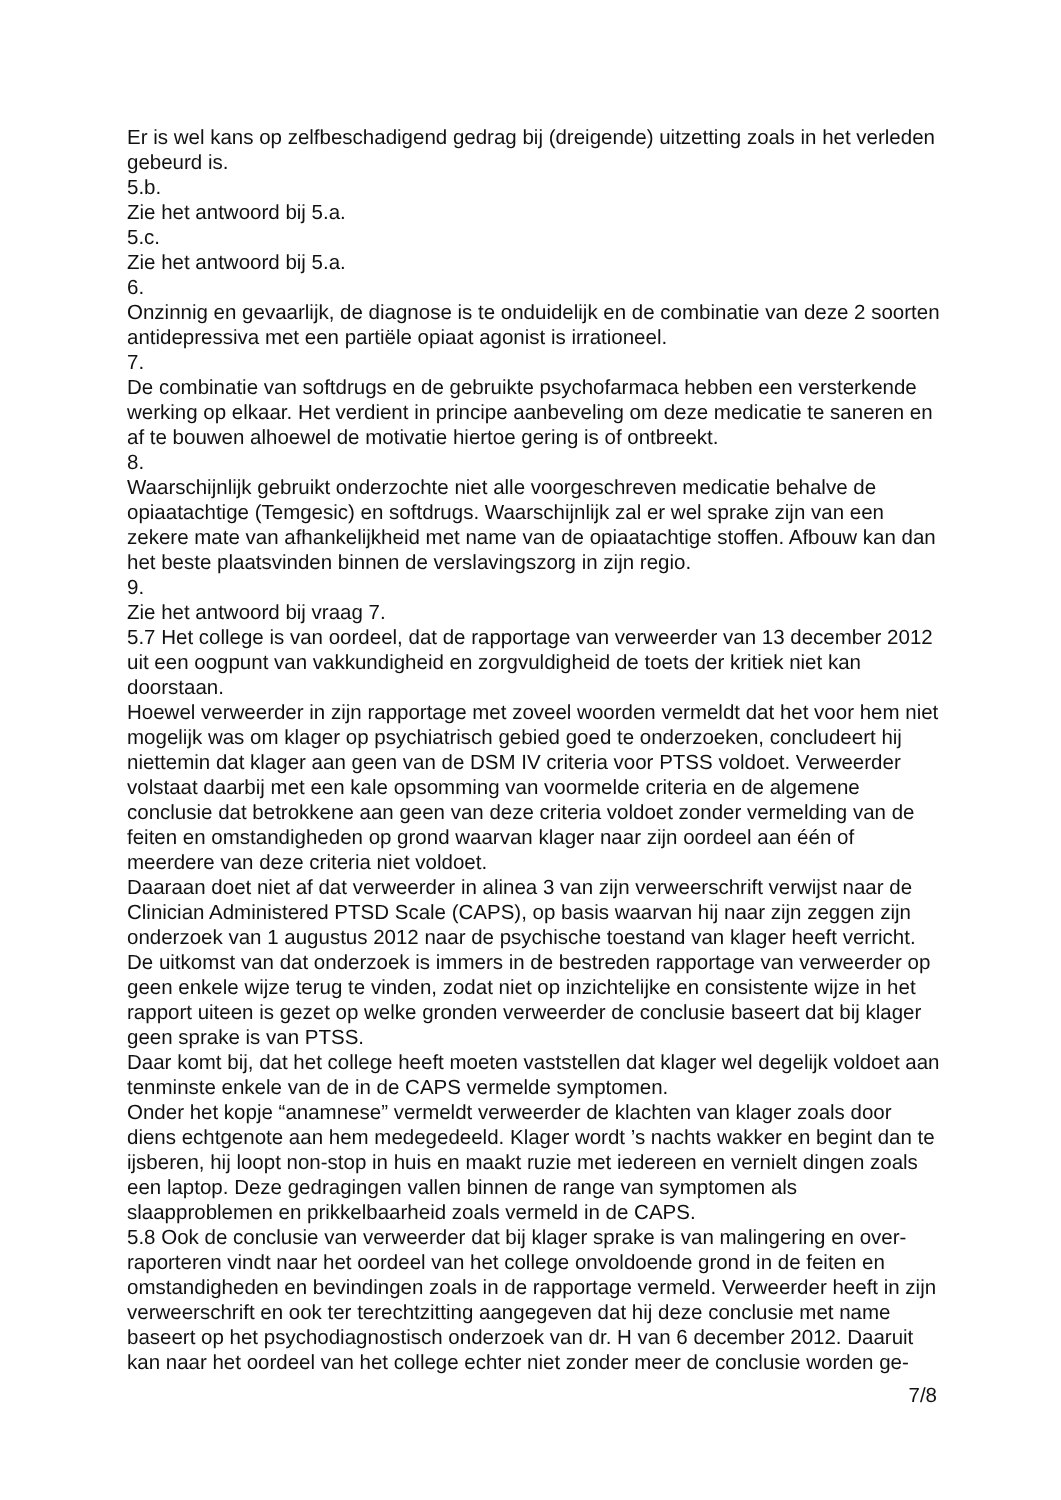Er is wel kans op zelfbeschadigend gedrag bij (dreigende) uitzetting zoals in het verleden gebeurd is.
5.b.
Zie het antwoord bij 5.a.
5.c.
Zie het antwoord bij 5.a.
6.
Onzinnig en gevaarlijk, de diagnose is te onduidelijk en de combinatie van deze 2 soorten antidepressiva met een partiële opiaat agonist is irrationeel.
7.
De combinatie van softdrugs en de gebruikte psychofarmaca hebben een versterkende werking op elkaar. Het verdient in principe aanbeveling om deze medicatie te saneren en af te bouwen alhoewel de motivatie hiertoe gering is of ontbreekt.
8.
Waarschijnlijk gebruikt onderzochte niet alle voorgeschreven medicatie behalve de opiaatachtige (Temgesic) en softdrugs. Waarschijnlijk zal er wel sprake zijn van een zekere mate van afhankelijkheid met name van de opiaatachtige stoffen. Afbouw kan dan het beste plaatsvinden binnen de verslavingszorg in zijn regio.
9.
Zie het antwoord bij vraag 7.
5.7 Het college is van oordeel, dat de rapportage van verweerder van 13 december 2012 uit een oogpunt van vakkundigheid en zorgvuldigheid de toets der kritiek niet kan doorstaan.
Hoewel verweerder in zijn rapportage met zoveel woorden vermeldt dat het voor hem niet mogelijk was om klager op psychiatrisch gebied goed te onderzoeken, concludeert hij niettemin dat klager aan geen van de DSM IV criteria voor PTSS voldoet. Verweerder volstaat daarbij met een kale opsomming van voormelde criteria en de algemene conclusie dat betrokkene aan geen van deze criteria voldoet zonder vermelding van de feiten en omstandigheden op grond waarvan klager naar zijn oordeel aan één of meerdere van deze criteria niet voldoet.
Daaraan doet niet af dat verweerder in alinea 3 van zijn verweerschrift verwijst naar de Clinician Administered PTSD Scale (CAPS), op basis waarvan hij naar zijn zeggen zijn onderzoek van 1 augustus 2012 naar de psychische toestand van klager heeft verricht. De uitkomst van dat onderzoek is immers in de bestreden rapportage van verweerder op geen enkele wijze terug te vinden, zodat niet op inzichtelijke en consistente wijze in het rapport uiteen is gezet op welke gronden verweerder de conclusie baseert dat bij klager geen sprake is van PTSS.
Daar komt bij, dat het college heeft moeten vaststellen dat klager wel degelijk voldoet aan tenminste enkele van de in de CAPS vermelde symptomen.
Onder het kopje “anamnese” vermeldt verweerder de klachten van klager zoals door diens echtgenote aan hem medegedeeld. Klager wordt ’s nachts wakker en begint dan te ijsberen, hij loopt non-stop in huis en maakt ruzie met iedereen en vernielt dingen zoals een laptop. Deze gedragingen vallen binnen de range van symptomen als slaapproblemen en prikkelbaarheid zoals vermeld in de CAPS.
5.8 Ook de conclusie van verweerder dat bij klager sprake is van malingering en over-raporteren vindt naar het oordeel van het college onvoldoende grond in de feiten en omstandigheden en bevindingen zoals in de rapportage vermeld. Verweerder heeft in zijn verweerschrift en ook ter terechtzitting aangegeven dat hij deze conclusie met name baseert op het psychodiagnostisch onderzoek van dr. H van 6 december 2012. Daaruit kan naar het oordeel van het college echter niet zonder meer de conclusie worden ge-
7/8